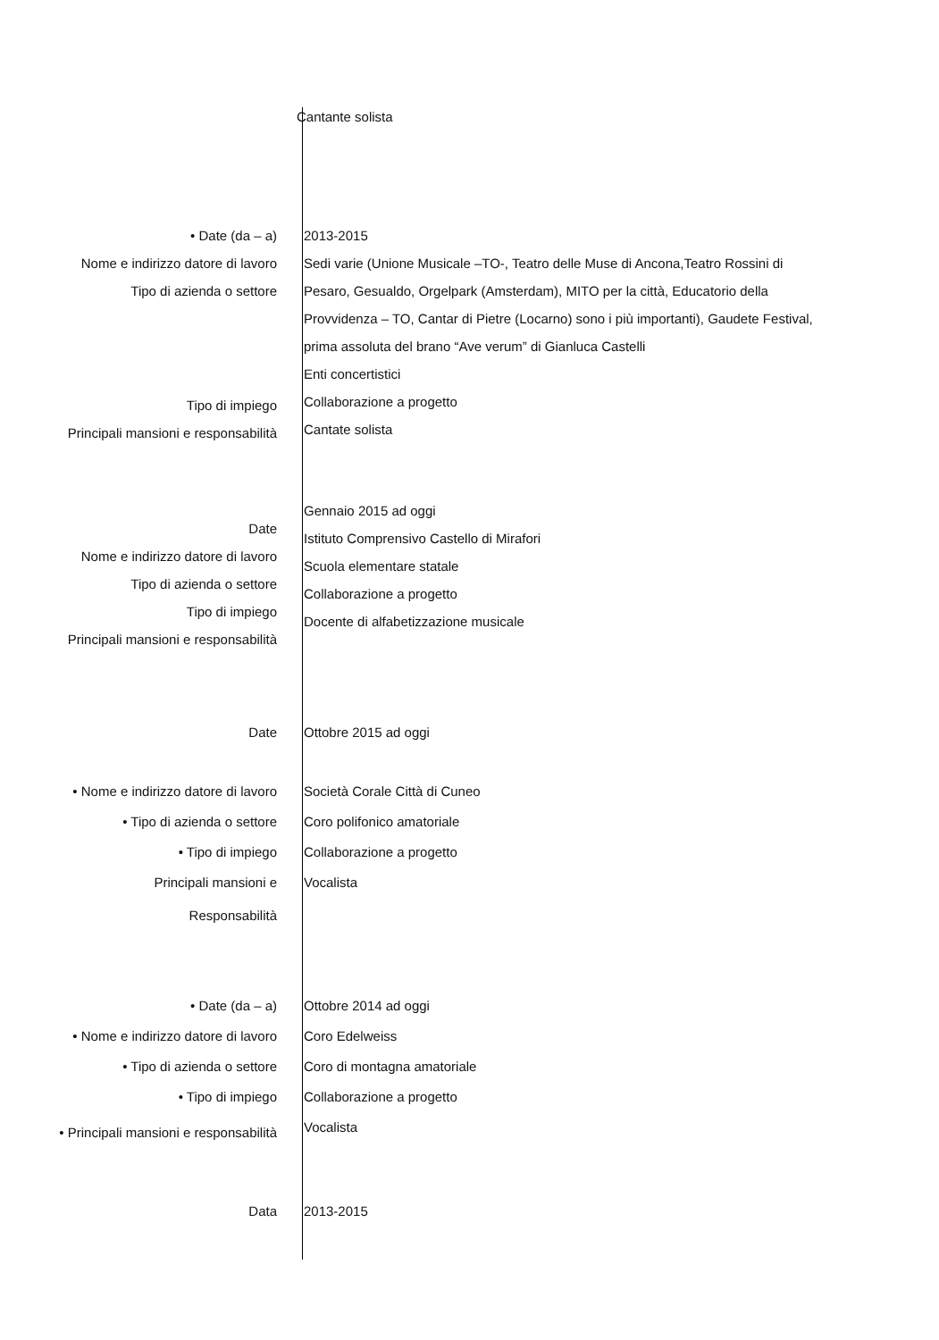Cantante solista
• Date (da – a)
Nome e indirizzo datore di lavoro
Tipo di azienda o settore
Tipo di impiego
Principali mansioni e responsabilità
2013-2015
Sedi varie (Unione Musicale –TO-, Teatro delle Muse di Ancona,Teatro Rossini di
Pesaro, Gesualdo, Orgelpark (Amsterdam), MITO per la città, Educatorio della
Provvidenza – TO, Cantar di Pietre (Locarno) sono i più importanti), Gaudete Festival,
prima assoluta del brano “Ave verum” di Gianluca Castelli
Enti concertistici
Collaborazione a progetto
Cantate solista
Date
Nome e indirizzo datore di lavoro
Tipo di azienda o settore
Tipo di impiego
Principali mansioni e responsabilità
Gennaio 2015 ad oggi
Istituto Comprensivo Castello di Mirafori
Scuola elementare statale
Collaborazione a progetto
Docente di alfabetizzazione musicale
Date Ottobre 2015 ad oggi
• Nome e indirizzo datore di lavoro
• Tipo di azienda o settore
• Tipo di impiego
Principali mansioni e
Responsabilità
Società Corale Città di Cuneo
Coro polifonico amatoriale
Collaborazione a progetto
Vocalista
• Date (da – a)
• Nome e indirizzo datore di lavoro
• Tipo di azienda o settore
• Tipo di impiego
• Principali mansioni e responsabilità
Ottobre 2014 ad oggi
Coro Edelweiss
Coro di montagna amatoriale
Collaborazione a progetto
Vocalista
Data 2013-2015